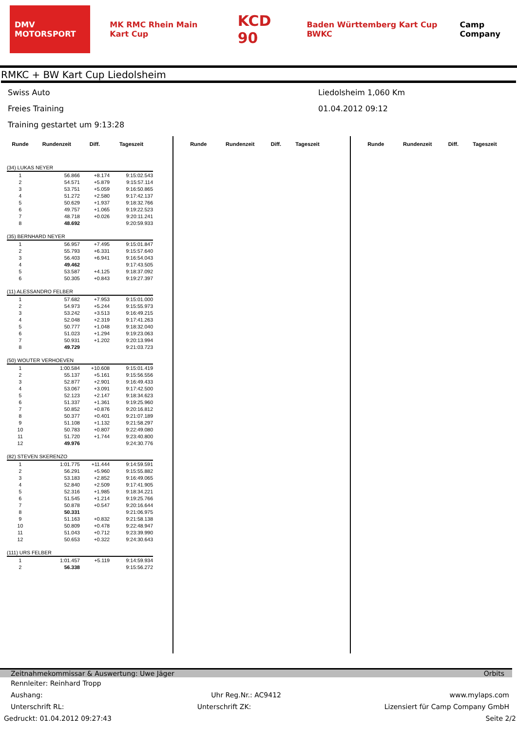DMV MOTORSPORT MK RMC Rhein Main Kart Cup KCD 90 Baden Württemberg Kart Cup BWKC Camp Company
RMKC + BW Kart Cup Liedolsheim
Swiss Auto
Freies Training
Training gestartet um 9:13:28
Liedolsheim 1,060 Km
01.04.2012 09:12
| Runde | Rundenzeit | Diff. | Tageszeit |
| --- | --- | --- | --- |
| (34) LUKAS NEYER | | | |
| 1 | 56.866 | +8.174 | 9:15:02.543 |
| 2 | 54.571 | +5.879 | 9:15:57.114 |
| 3 | 53.751 | +5.059 | 9:16:50.865 |
| 4 | 51.272 | +2.580 | 9:17:42.137 |
| 5 | 50.629 | +1.937 | 9:18:32.766 |
| 6 | 49.757 | +1.065 | 9:19:22.523 |
| 7 | 48.718 | +0.026 | 9:20:11.241 |
| 8 | 48.692 | | 9:20:59.933 |
| (35) BERNHARD NEYER | | | |
| 1 | 56.957 | +7.495 | 9:15:01.847 |
| 2 | 55.793 | +6.331 | 9:15:57.640 |
| 3 | 56.403 | +6.941 | 9:16:54.043 |
| 4 | 49.462 | | 9:17:43.505 |
| 5 | 53.587 | +4.125 | 9:18:37.092 |
| 6 | 50.305 | +0.843 | 9:19:27.397 |
| (11) ALESSANDRO FELBER | | | |
| 1 | 57.682 | +7.953 | 9:15:01.000 |
| 2 | 54.973 | +5.244 | 9:15:55.973 |
| 3 | 53.242 | +3.513 | 9:16:49.215 |
| 4 | 52.048 | +2.319 | 9:17:41.263 |
| 5 | 50.777 | +1.048 | 9:18:32.040 |
| 6 | 51.023 | +1.294 | 9:19:23.063 |
| 7 | 50.931 | +1.202 | 9:20:13.994 |
| 8 | 49.729 | | 9:21:03.723 |
| (50) WOUTER VERHOEVEN | | | |
| 1 | 1:00.584 | +10.608 | 9:15:01.419 |
| 2 | 55.137 | +5.161 | 9:15:56.556 |
| 3 | 52.877 | +2.901 | 9:16:49.433 |
| 4 | 53.067 | +3.091 | 9:17:42.500 |
| 5 | 52.123 | +2.147 | 9:18:34.623 |
| 6 | 51.337 | +1.361 | 9:19:25.960 |
| 7 | 50.852 | +0.876 | 9:20:16.812 |
| 8 | 50.377 | +0.401 | 9:21:07.189 |
| 9 | 51.108 | +1.132 | 9:21:58.297 |
| 10 | 50.783 | +0.807 | 9:22:49.080 |
| 11 | 51.720 | +1.744 | 9:23:40.800 |
| 12 | 49.976 | | 9:24:30.776 |
| (82) STEVEN SKERENZO | | | |
| 1 | 1:01.775 | +11.444 | 9:14:59.591 |
| 2 | 56.291 | +5.960 | 9:15:55.882 |
| 3 | 53.183 | +2.852 | 9:16:49.065 |
| 4 | 52.840 | +2.509 | 9:17:41.905 |
| 5 | 52.316 | +1.985 | 9:18:34.221 |
| 6 | 51.545 | +1.214 | 9:19:25.766 |
| 7 | 50.878 | +0.547 | 9:20:16.644 |
| 8 | 50.331 | | 9:21:06.975 |
| 9 | 51.163 | +0.832 | 9:21:58.138 |
| 10 | 50.809 | +0.478 | 9:22:48.947 |
| 11 | 51.043 | +0.712 | 9:23:39.990 |
| 12 | 50.653 | +0.322 | 9:24:30.643 |
| (111) URS FELBER | | | |
| 1 | 1:01.457 | +5.119 | 9:14:59.934 |
| 2 | 56.338 | | 9:15:56.272 |
| Runde | Rundenzeit | Diff. | Tageszeit |
| --- | --- | --- | --- |
| Runde | Rundenzeit | Diff. | Tageszeit |
| --- | --- | --- | --- |
Zeitnahmekommissar & Auswertung: Uwe Jäger Orbits
Rennleiter: Reinhard Tropp
Aushang: Uhr Reg.Nr.: AC9412 www.mylaps.com
Unterschrift RL: Unterschrift ZK: Lizensiert für Camp Company GmbH
Gedruckt: 01.04.2012 09:27:43 Seite 2/2